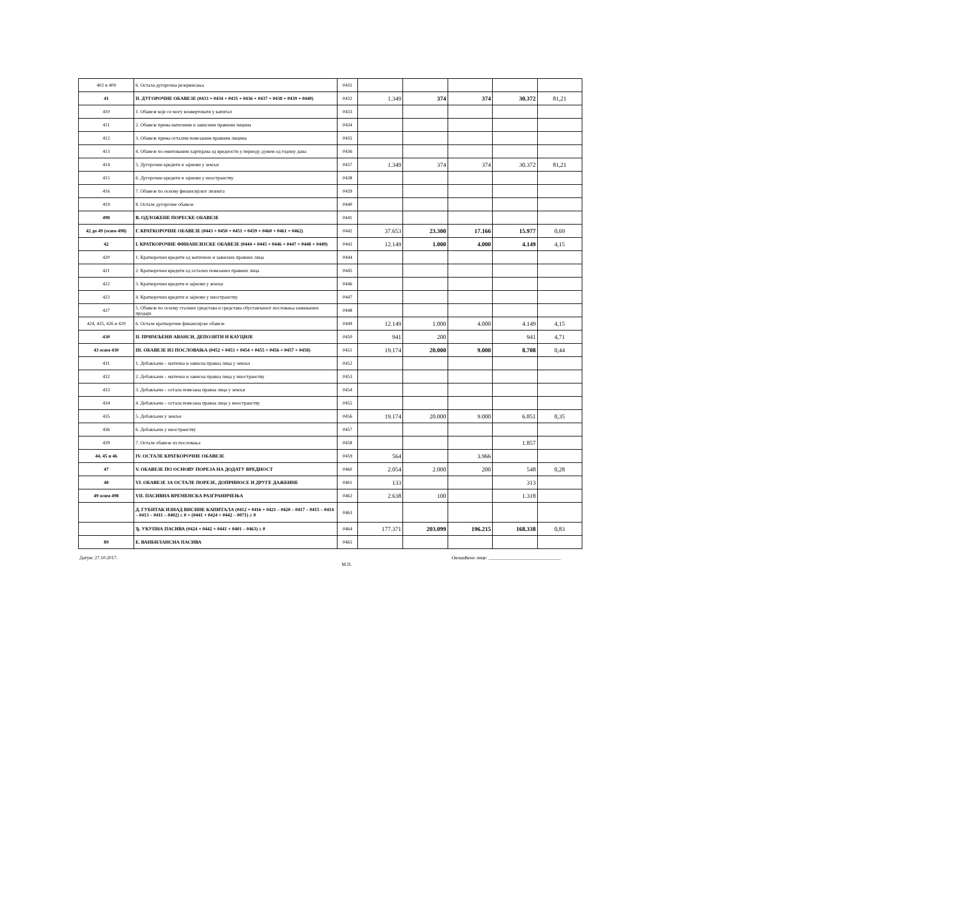| 402 и 409 | 6. Остала дугорочна резервисања | 0431 | | | | | |
| 41 | II. ДУГОРОЧНЕ ОБАВЕЗЕ (0433 + 0434 + 0435 + 0436 + 0437 + 0438 + 0439 + 0440) | 0432 | 1.349 | 374 | 374 | 30.372 | 81,21 |
| 410 | 1. Обавезе које се могу конвертовати у капитал | 0433 | | | | | |
| 411 | 2. Обавезе према матичним и зависним правним лицима | 0434 | | | | | |
| 412 | 3. Обавезе према осталим повезаним правним лицима | 0435 | | | | | |
| 413 | 4. Обавезе по емитованим хартијама од вредности у периоду дужем од годину дана | 0436 | | | | | |
| 414 | 5. Дугорочни кредити и зајмови у земљи | 0437 | 1.349 | 374 | 374 | 30.372 | 81,21 |
| 415 | 6. Дугорочни кредити и зајмови у иностранству | 0438 | | | | | |
| 416 | 7. Обавезе по основу финансијског лизинга | 0439 | | | | | |
| 419 | 8. Остале дугорочне обавезе | 0440 | | | | | |
| 498 | В. ОДЛОЖЕНЕ ПОРЕСКЕ ОБАВЕЗЕ | 0441 | | | | | |
| 42 до 49 (осим 498) | Г. КРАТКОРОЧНЕ ОБАВЕЗЕ (0443 + 0450 + 0451 + 0459 + 0460 + 0461 + 0462) | 0442 | 37.653 | 23.300 | 17.166 | 15.977 | 0,69 |
| 42 | I. КРАТКОРОЧНЕ ФИНАНСИЈСКЕ ОБАВЕЗЕ (0444 + 0445 + 0446 + 0447 + 0448 + 0449) | 0443 | 12.149 | 1.000 | 4.000 | 4.149 | 4,15 |
| 420 | 1. Краткорочни кредити од матичних и зависних правних лица | 0444 | | | | | |
| 421 | 2. Краткорочни кредити од осталих повезаних правних лица | 0445 | | | | | |
| 422 | 3. Краткорочни кредити и зајмови у земљи | 0446 | | | | | |
| 423 | 4. Краткорочни кредити и зајмови у иностранству | 0447 | | | | | |
| 427 | 5. Обавезе по основу сталних средстава и средстава обустављеног пословања намењених продаји | 0448 | | | | | |
| 424, 425, 426 и 429 | 6. Остале краткорочне финансијске обавезе | 0449 | 12.149 | 1.000 | 4.000 | 4.149 | 4,15 |
| 430 | II. ПРИМЉЕНИ АВАНСИ, ДЕПОЗИТИ И КАУЦИЈЕ | 0450 | 941 | 200 | | 941 | 4,71 |
| 43 осим 430 | III. ОБАВЕЗЕ ИЗ ПОСЛОВАЊА (0452 + 0453 + 0454 + 0455 + 0456 + 0457 + 0458) | 0451 | 19.174 | 20.000 | 9.000 | 8.708 | 0,44 |
| 431 | 1. Добављачи – матична и зависна правна лица у земљи | 0452 | | | | | |
| 432 | 2. Добављачи – матична и зависна правна лица у иностранству | 0453 | | | | | |
| 433 | 3. Добављачи – остала повезана правна лица у земљи | 0454 | | | | | |
| 434 | 4. Добављачи – остала повезана правна лица у иностранству | 0455 | | | | | |
| 435 | 5. Добављачи у земљи | 0456 | 19.174 | 20.000 | 9.000 | 6.851 | 0,35 |
| 436 | 6. Добављачи у иностранству | 0457 | | | | | |
| 439 | 7. Остале обавезе из пословања | 0458 | | | | 1.857 | |
| 44, 45 и 46 | IV. ОСТАЛЕ КРАТКОРОЧНЕ ОБАВЕЗЕ | 0459 | 564 | | 3.966 | | |
| 47 | V. ОБАВЕЗЕ ПО ОСНОВУ ПОРЕЗА НА ДОДАТУ ВРЕДНОСТ | 0460 | 2.054 | 2.000 | 200 | 548 | 0,28 |
| 48 | VI. ОБАВЕЗЕ ЗА ОСТАЛЕ ПОРЕЗЕ, ДОПРИНОСЕ И ДРУГЕ ДАЖБИНЕ | 0461 | 133 | | | 313 | |
| 49 осим 498 | VII. ПАСИВНА ВРЕМЕНСКА РАЗГРАНИЧЕЊА | 0462 | 2.638 | 100 | | 1.318 | |
| | Д. ГУБИТАК ИЗНАД ВИСИНЕ КАПИТАЛА (0412 + 0416 + 0421 – 0420 – 0417 – 0415 – 0414 – 0413 – 0411 – 0402) ≥ 0 = (0441 + 0424 + 0442 – 0071) ≥ 0 | 0463 | | | | | |
| | Ђ. УКУПНА ПАСИВА (0424 + 0442 + 0441 + 0401 – 0463) ≥ 0 | 0464 | 177.371 | 203.099 | 196.215 | 168.338 | 0,83 |
| 89 | Е. ВАНБИЛАНСНА ПАСИВА | 0465 | | | | | |
Датум: 27.10.2017. Овлашћено лице: ______________________________
М.П.